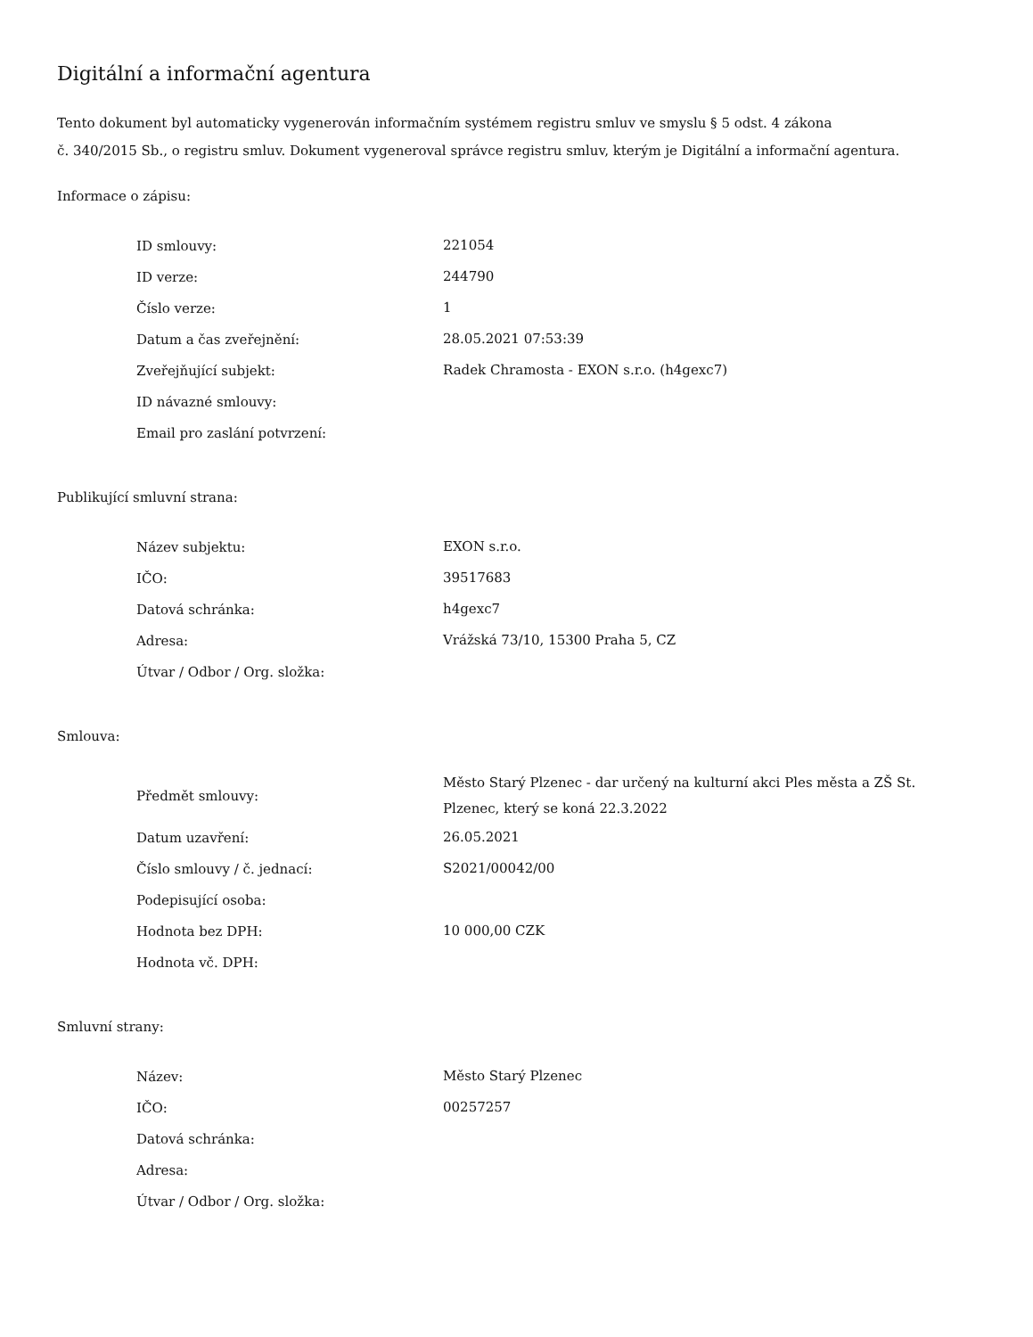Digitální a informační agentura
Tento dokument byl automaticky vygenerován informačním systémem registru smluv ve smyslu § 5 odst. 4 zákona
č. 340/2015 Sb., o registru smluv. Dokument vygeneroval správce registru smluv, kterým je Digitální a informační agentura.
Informace o zápisu:
| ID smlouvy: | 221054 |
| ID verze: | 244790 |
| Číslo verze: | 1 |
| Datum a čas zveřejnění: | 28.05.2021 07:53:39 |
| Zveřejňující subjekt: | Radek Chramosta - EXON s.r.o. (h4gexc7) |
| ID návazné smlouvy: | |
| Email pro zaslání potvrzení: | |
Publikující smluvní strana:
| Název subjektu: | EXON s.r.o. |
| IČO: | 39517683 |
| Datová schránka: | h4gexc7 |
| Adresa: | Vrážská 73/10, 15300 Praha 5, CZ |
| Útvar / Odbor / Org. složka: | |
Smlouva:
| Předmět smlouvy: | Město Starý Plzenec - dar určený na kulturní akci Ples města a ZŠ St. Plzenec, který se koná 22.3.2022 |
| Datum uzavření: | 26.05.2021 |
| Číslo smlouvy / č. jednací: | S2021/00042/00 |
| Podepisující osoba: | |
| Hodnota bez DPH: | 10 000,00 CZK |
| Hodnota vč. DPH: | |
Smluvní strany:
| Název: | Město Starý Plzenec |
| IČO: | 00257257 |
| Datová schránka: | |
| Adresa: | |
| Útvar / Odbor / Org. složka: | |